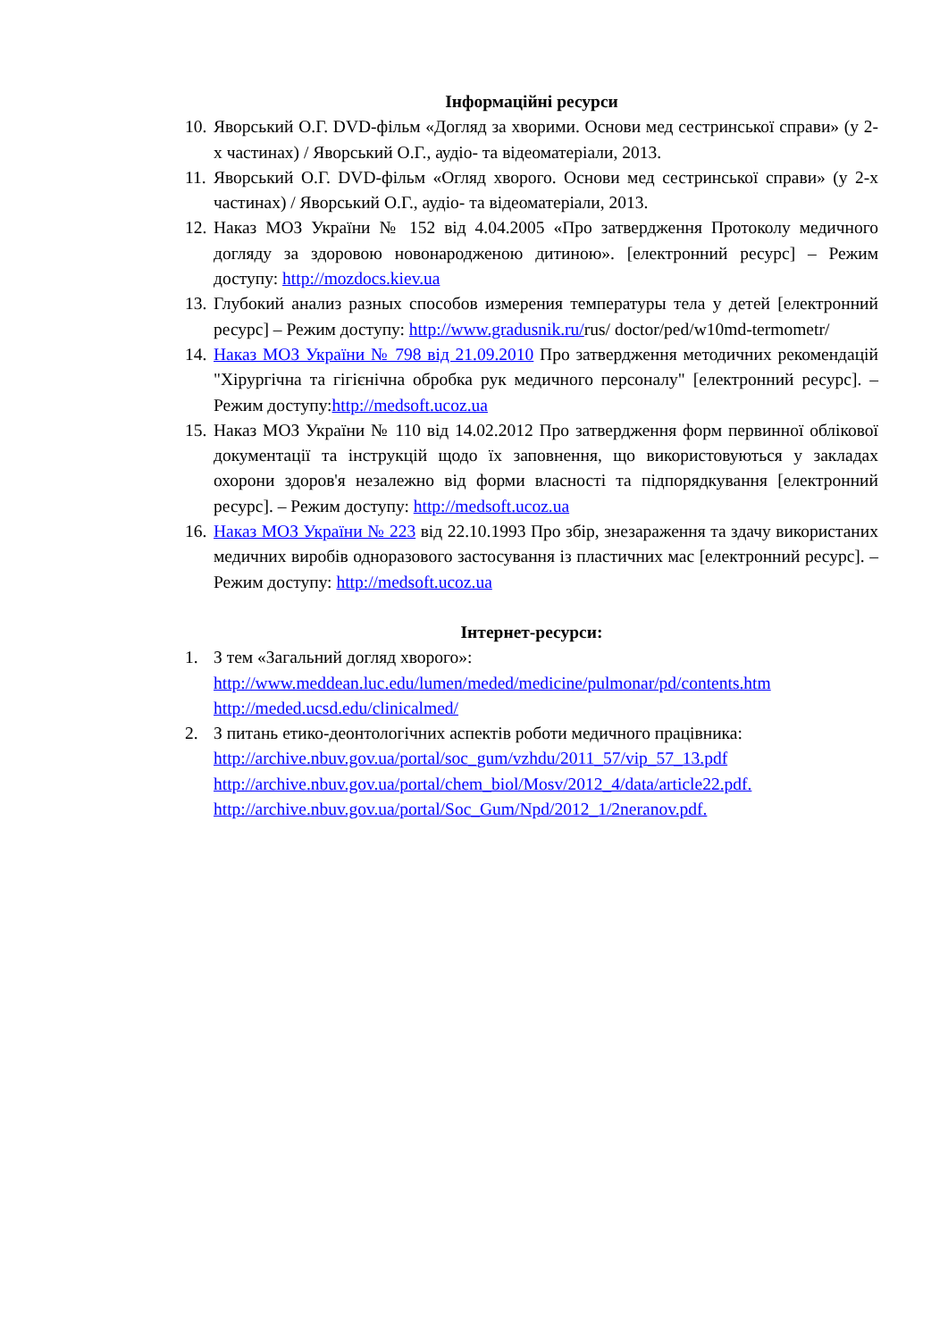Інформаційні ресурси
10.
Яворський О.Г. DVD-фільм «Догляд за хворими. Основи мед сестринської справи» (у 2-х частинах) / Яворський О.Г., аудіо- та відеоматеріали, 2013.
11.
Яворський О.Г. DVD-фільм «Огляд хворого. Основи мед сестринської справи» (у 2-х частинах) / Яворський О.Г., аудіо- та відеоматеріали, 2013.
12.
Наказ МОЗ України № 152 від 4.04.2005 «Про затвердження Протоколу медичного догляду за здоровою новонародженою дитиною». [електронний ресурс] – Режим доступу: http://mozdocs.kiev.ua
13.
Глубокий анализ разных способов измерения температуры тела у детей [електронний ресурс] – Режим доступу: http://www.gradusnik.ru/rus/ doctor/ped/w10md-termometr/
14.
Наказ МОЗ України № 798 від 21.09.2010 Про затвердження методичних рекомендацій "Хірургічна та гігієнічна обробка рук медичного персоналу" [електронний ресурс]. – Режим доступу:http://medsoft.ucoz.ua
15.
Наказ МОЗ України № 110 від 14.02.2012 Про затвердження форм первинної облікової документації та інструкцій щодо їх заповнення, що використовуються у закладах охорони здоров'я незалежно від форми власності та підпорядкування [електронний ресурс]. – Режим доступу: http://medsoft.ucoz.ua
16.
Наказ МОЗ України № 223 від 22.10.1993 Про збір, знезараження та здачу використаних медичних виробів одноразового застосування із пластичних мас [електронний ресурс]. – Режим доступу: http://medsoft.ucoz.ua
Інтернет-ресурси:
1. З тем «Загальний догляд хворого»:
http://www.meddean.luc.edu/lumen/meded/medicine/pulmonar/pd/contents.htm
http://meded.ucsd.edu/clinicalmed/
2. З питань етико-деонтологічних аспектів роботи медичного працівника:
http://archive.nbuv.gov.ua/portal/soc_gum/vzhdu/2011_57/vip_57_13.pdf
http://archive.nbuv.gov.ua/portal/chem_biol/Mosv/2012_4/data/article22.pdf.
http://archive.nbuv.gov.ua/portal/Soc_Gum/Npd/2012_1/2neranov.pdf.